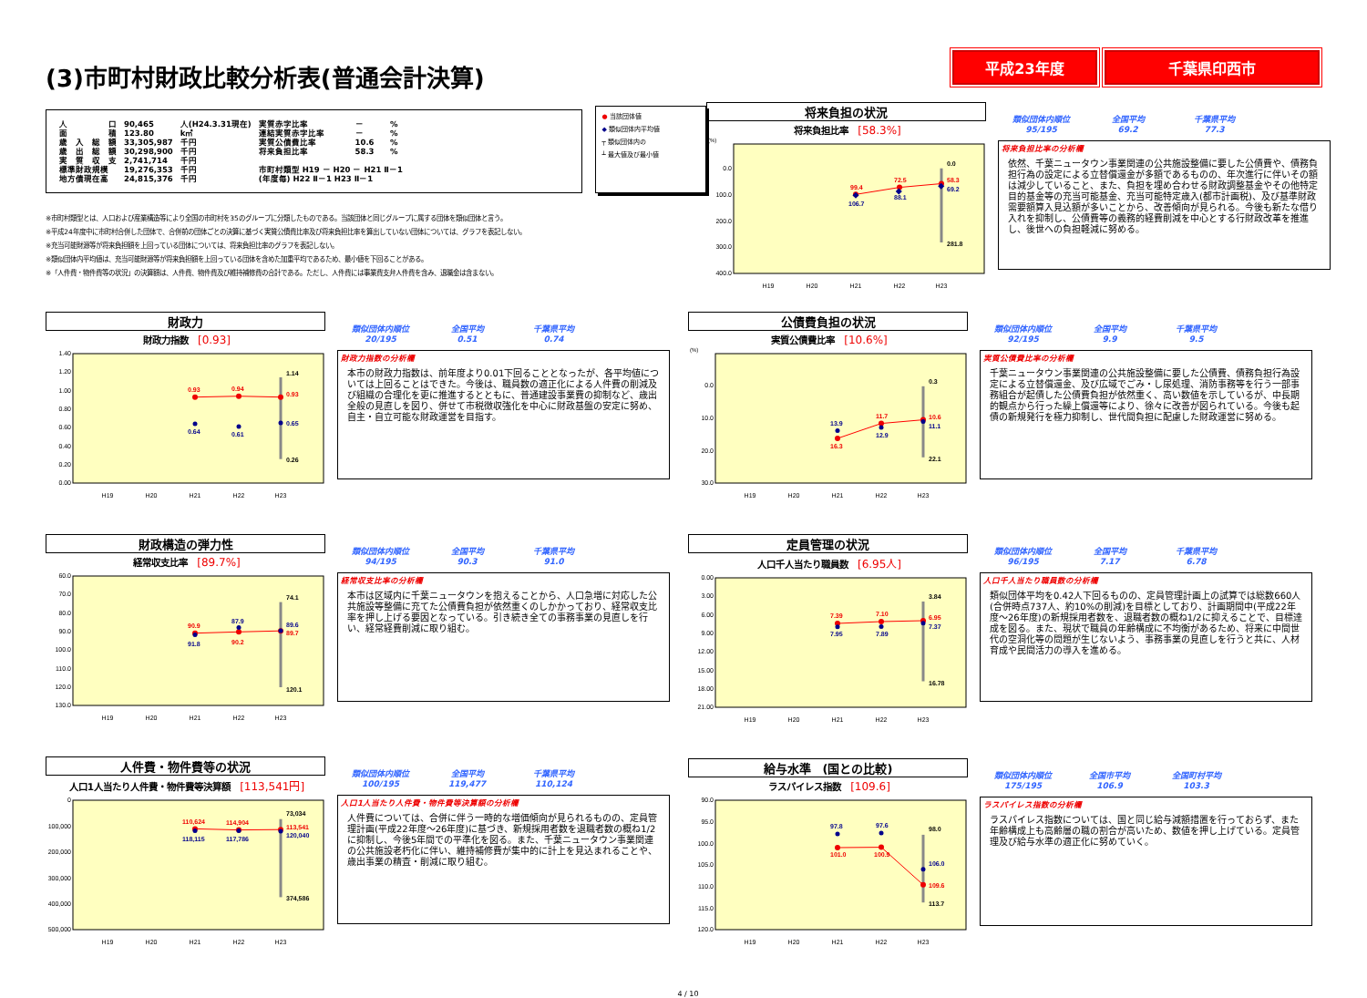(3)市町村財政比較分析表(普通会計決算)
平成23年度 千葉県印西市
| 人 口 | 90,465 | 人(H24.3.31現在) | 実質赤字比率 | － | % |
| 面 積 | 123.80 | k㎡ | 連結実質赤字比率 | － | % |
| 歳 入 総 額 | 33,305,987 | 千円 | 実質公債費比率 | 10.6 | % |
| 歳 出 総 額 | 30,298,900 | 千円 | 将来負担比率 | 58.3 | % |
| 実 質 収 支 | 2,741,714 | 千円 | | | |
| 標準財政規模 | 19,276,353 | 千円 | 市町村類型 H19 － H20 － H21 Ⅱ－1 | | |
| 地方債現在高 | 24,815,376 | 千円 | (年度毎) H22 Ⅱ－1 H23 Ⅱ－1 | | |
● 当該団体値
◆ 類似団体内平均値
┬ 類似団体内の
┴ 最大値及び最小値
※市町村類型とは、人口および産業構造等により全国の市町村を35のグループに分類したものである。当該団体と同じグループに属する団体を類似団体と言う。
※平成24年度中に市町村合併した団体で、合併前の団体ごとの決算に基づく実質公債費比率及び将来負担比率を算出していない団体については、グラフを表記しない。
※充当可能財源等が将来負担額を上回っている団体については、将来負担比率のグラフを表記しない。
※類似団体内平均値は、充当可能財源等が将来負担額を上回っている団体を含めた加重平均であるため、最小値を下回ることがある。
※「人件費・物件費等の状況」の決算額は、人件費、物件費及び維持補修費の合計である。ただし、人件費には事業費支弁人件費を含み、退職金は含まない。
将来負担の状況
将来負担比率 [58.3%]
(%)
0.0
100.0
200.0
300.0
400.0
99.4
72.5
58.3
106.7
88.1
69.2
0.0
281.8
H19
H20
H21
H22
H23
類似団体内順位
95/195
全国平均
69.2
千葉県平均
77.3
将来負担比率の分析欄
依然、千葉ニュータウン事業関連の公共施設整備に要した公債費や、債務負担行為の設定による立替償還金が多額であるものの、年次進行に伴いその額は減少していること、また、負担を埋め合わせる財政調整基金やその他特定目的基金等の充当可能基金、充当可能特定歳入(都市計画税)、及び基準財政需要額算入見込額が多いことから、改善傾向が見られる。今後も新たな借り入れを抑制し、公債費等の義務的経費削減を中心とする行財政改革を推進し、後世への負担軽減に努める。
財政力
財政力指数 [0.93]
1.40
1.20
1.00
0.80
0.60
0.40
0.20
0.00
0.93
0.94
0.93
0.64
0.61
0.65
1.14
0.26
H19
H20
H21
H22
H23
類似団体内順位
20/195
全国平均
0.51
千葉県平均
0.74
財政力指数の分析欄
本市の財政力指数は、前年度より0.01下回ることとなったが、各平均値については上回ることはできた。今後は、職員数の適正化による人件費の削減及び組織の合理化を更に推進するとともに、普通建設事業費の抑制など、歳出全般の見直しを図り、併せて市税徴収強化を中心に財政基盤の安定に努め、自主・自立可能な財政運営を目指す。
財政構造の弾力性
経常収支比率 [89.7%]
60.0
70.0
80.0
90.0
100.0
110.0
120.0
130.0
90.9
90.2
89.7
91.8
87.9
89.6
74.1
120.1
H19
H20
H21
H22
H23
類似団体内順位
94/195
全国平均
90.3
千葉県平均
91.0
経常収支比率の分析欄
本市は区域内に千葉ニュータウンを抱えることから、人口急増に対応した公共施設等整備に充てた公債費負担が依然重くのしかかっており、経常収支比率を押し上げる要因となっている。引き続き全ての事務事業の見直しを行い、経常経費削減に取り組む。
人件費・物件費等の状況
人口1人当たり人件費・物件費等決算額 [113,541円]
0
100,000
200,000
300,000
400,000
500,000
110,624
114,904
113,541
118,115
117,786
120,040
73,034
374,586
H19
H20
H21
H22
H23
類似団体内順位
100/195
全国平均
119,477
千葉県平均
110,124
人口1人当たり人件費・物件費等決算額の分析欄
人件費については、合併に伴う一時的な増価傾向が見られるものの、定員管理計画(平成22年度～26年度)に基づき、新規採用者数を退職者数の概ね1/2に抑制し、今後5年間での平準化を図る。また、千葉ニュータウン事業関連の公共施設老朽化に伴い、維持補修費が集中的に計上を見込まれることや、歳出事業の精査・削減に取り組む。
公債費負担の状況
実質公債費比率 [10.6%]
(%)
0.0
10.0
20.0
30.0
16.3
11.7
10.6
13.9
12.9
11.1
0.3
22.1
H19
H20
H21
H22
H23
類似団体内順位
92/195
全国平均
9.9
千葉県平均
9.5
実質公債費比率の分析欄
千葉ニュータウン事業関連の公共施設整備に要した公債費、債務負担行為設定による立替償還金、及び広域でごみ・し尿処理、消防事務等を行う一部事務組合が起債した公債費負担が依然重く、高い数値を示しているが、中長期的観点から行った繰上償還等により、徐々に改善が図られている。今後も起債の新規発行を極力抑制し、世代間負担に配慮した財政運営に努める。
定員管理の状況
人口千人当たり職員数 [6.95人]
0.00
3.00
6.00
9.00
12.00
15.00
18.00
21.00
7.39
7.10
6.95
7.95
7.89
7.37
3.84
16.78
H19
H20
H21
H22
H23
類似団体内順位
96/195
全国平均
7.17
千葉県平均
6.78
人口千人当たり職員数の分析欄
類似団体平均を0.42人下回るものの、定員管理計画上の試算では総数660人(合併時点737人、約10%の削減)を目標としており、計画期間中(平成22年度～26年度)の新規採用者数を、退職者数の概ね1/2に抑えることで、目標達成を図る。また、現状で職員の年齢構成に不均衡があるため、将来に中間世代の空洞化等の問題が生じないよう、事務事業の見直しを行うと共に、人材育成や民間活力の導入を進める。
給与水準　(国との比較)
ラスパイレス指数 [109.6]
90.0
95.0
100.0
105.0
110.0
115.0
120.0
101.0
100.9
109.6
97.8
97.6
106.0
98.0
113.7
H19
H20
H21
H22
H23
類似団体内順位
175/195
全国市平均
106.9
全国町村平均
103.3
ラスパイレス指数の分析欄
ラスパイレス指数については、国と同じ給与減額措置を行っておらず、また年齢構成上も高齢層の職の割合が高いため、数値を押し上げている。定員管理及び給与水準の適正化に努めていく。
4 / 10